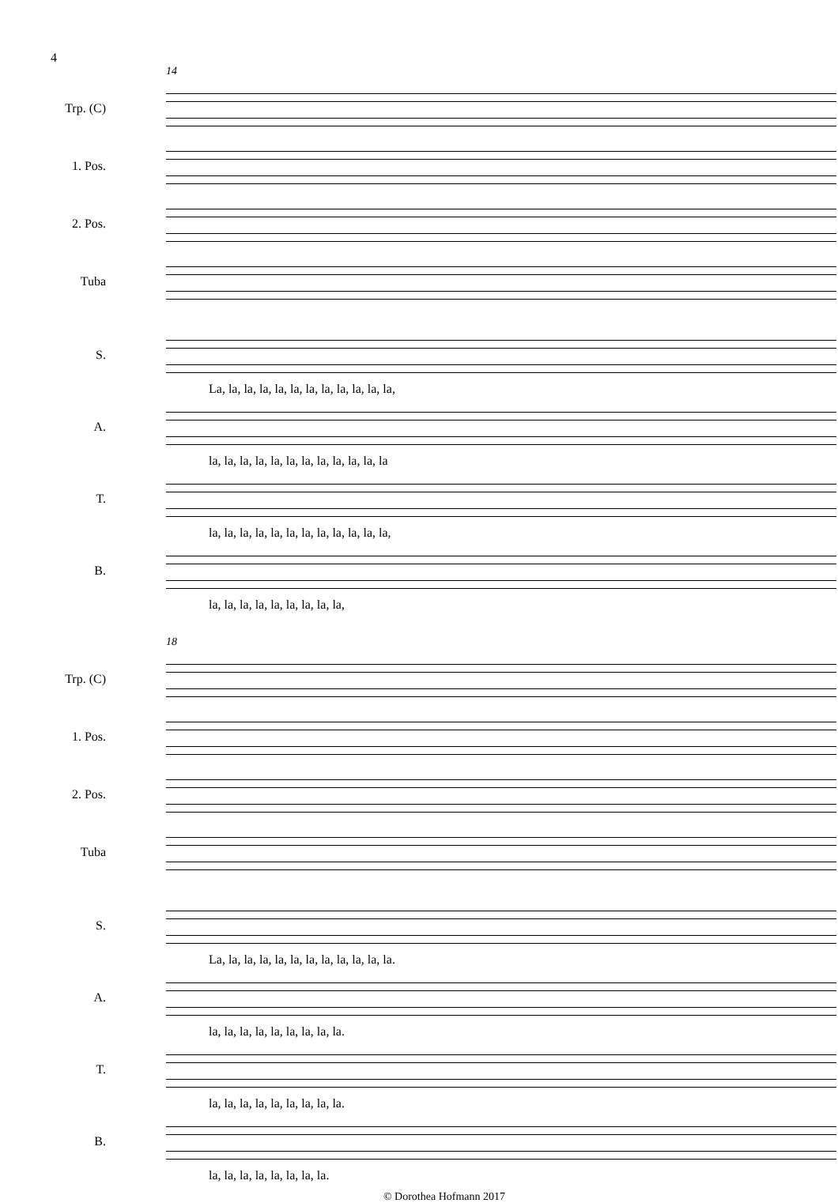4
14
Trp. (C)
1. Pos.
2. Pos.
Tuba
S.
La, la, la, la, la, la, la, la, la, la, la, la,
A.
la, la, la, la, la, la, la, la, la, la, la, la
T.
la, la, la, la, la, la, la, la, la, la, la, la,
B.
la, la, la, la, la, la, la, la, la,
18
Trp. (C)
1. Pos.
2. Pos.
Tuba
S.
La, la, la, la, la, la, la, la, la, la, la, la.
A.
la, la, la, la, la, la, la, la, la.
T.
la, la, la, la, la, la, la, la, la.
B.
la, la, la, la, la, la, la, la.
© Dorothea Hofmann 2017